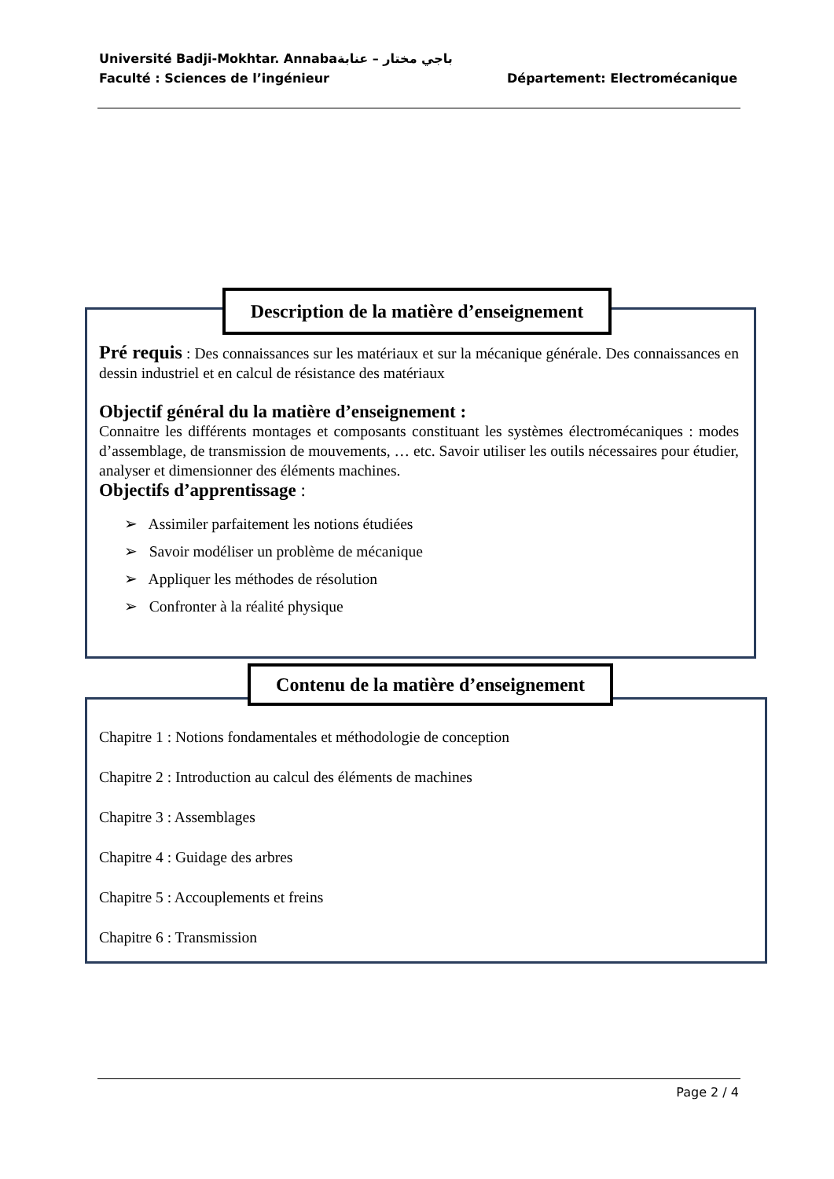Université Badji-Mokhtar. Annabaباجي مختار – عنابة
Faculté : Sciences de l’ingénieur Département: Electromécanique
Description de la matière d’enseignement
Pré requis : Des connaissances sur les matériaux et sur la mécanique générale. Des connaissances en dessin industriel et en calcul de résistance des matériaux
Objectif général du la matière d’enseignement :
Connaitre les différents montages et composants constituant les systèmes électromécaniques : modes d’assemblage, de transmission de mouvements, … etc. Savoir utiliser les outils nécessaires pour étudier, analyser et dimensionner des éléments machines.
Objectifs d’apprentissage :
➢ Assimiler parfaitement les notions étudiées
➢ Savoir modéliser un problème de mécanique
➢ Appliquer les méthodes de résolution
➢ Confronter à la réalité physique
Contenu de la matière d’enseignement
Chapitre 1 : Notions fondamentales et méthodologie de conception
Chapitre 2 : Introduction au calcul des éléments de machines
Chapitre 3 : Assemblages
Chapitre 4 : Guidage des arbres
Chapitre 5 : Accouplements et freins
Chapitre 6 : Transmission
Page 2 / 4